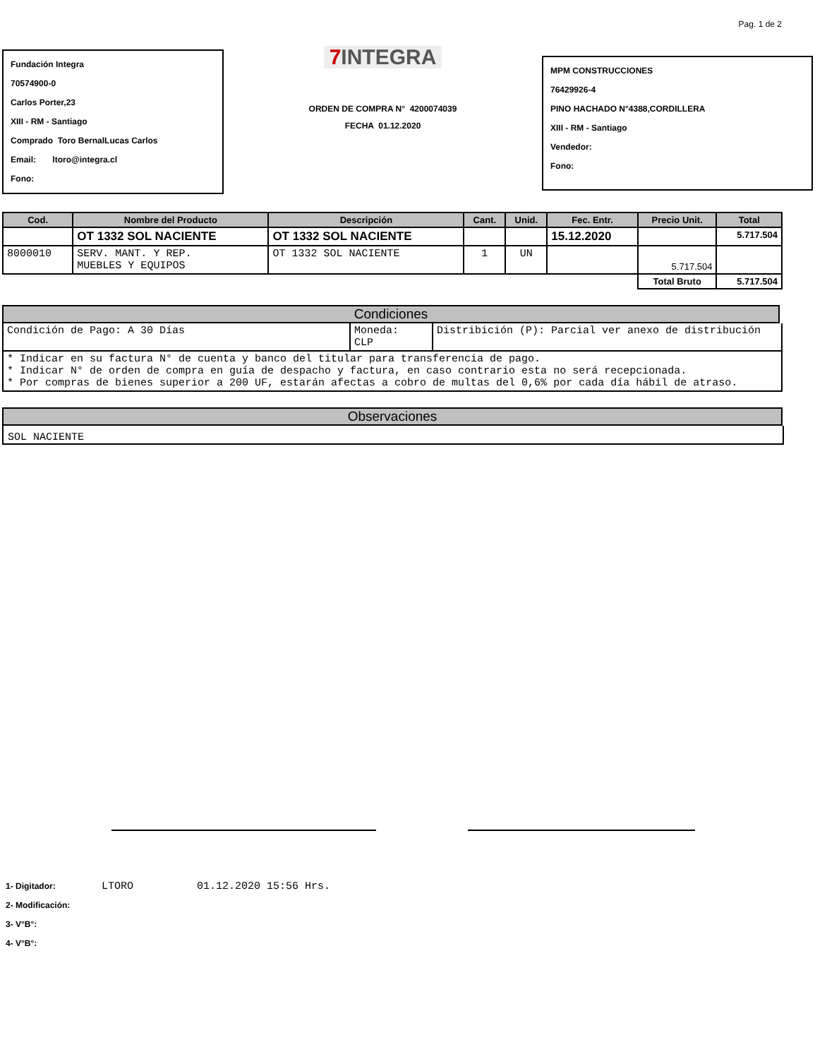Pag. 1 de 2
Fundación Integra
70574900-0
Carlos Porter,23
XIII - RM - Santiago
Comprado Toro BernalLucas Carlos
Email: ltoro@integra.cl
Fono:
7 INTEGRA
ORDEN DE COMPRA N° 4200074039
FECHA 01.12.2020
MPM CONSTRUCCIONES
76429926-4
PINO HACHADO N°4388,CORDILLERA
XIII - RM - Santiago
Vendedor:
Fono:
| Cod. | Nombre del Producto | Descripción | Cant. | Unid. | Fec. Entr. | Precio Unit. | Total |
| --- | --- | --- | --- | --- | --- | --- | --- |
| | OT 1332 SOL NACIENTE | OT 1332 SOL NACIENTE | | | 15.12.2020 | | 5.717.504 |
| 8000010 | SERV. MANT. Y REP. MUEBLES Y EQUIPOS | OT 1332 SOL NACIENTE | 1 | UN | | 5.717.504 | |
| | | | | | | Total Bruto | 5.717.504 |
Condiciones
| Condición de Pago: A 30 Días | Moneda: CLP | Distribición (P): Parcial ver anexo de distribución |
| * Indicar en su factura N° de cuenta y banco del titular para transferencia de pago. * Indicar N° de orden de compra en guía de despacho y factura, en caso contrario esta no será recepcionada. * Por compras de bienes superior a 200 UF, estarán afectas a cobro de multas del 0,6% por cada día hábil de atraso. | | |
Observaciones
SOL NACIENTE
1- Digitador: LTORO 01.12.2020 15:56 Hrs.
2- Modificación:
3- V°B°:
4- V°B°: